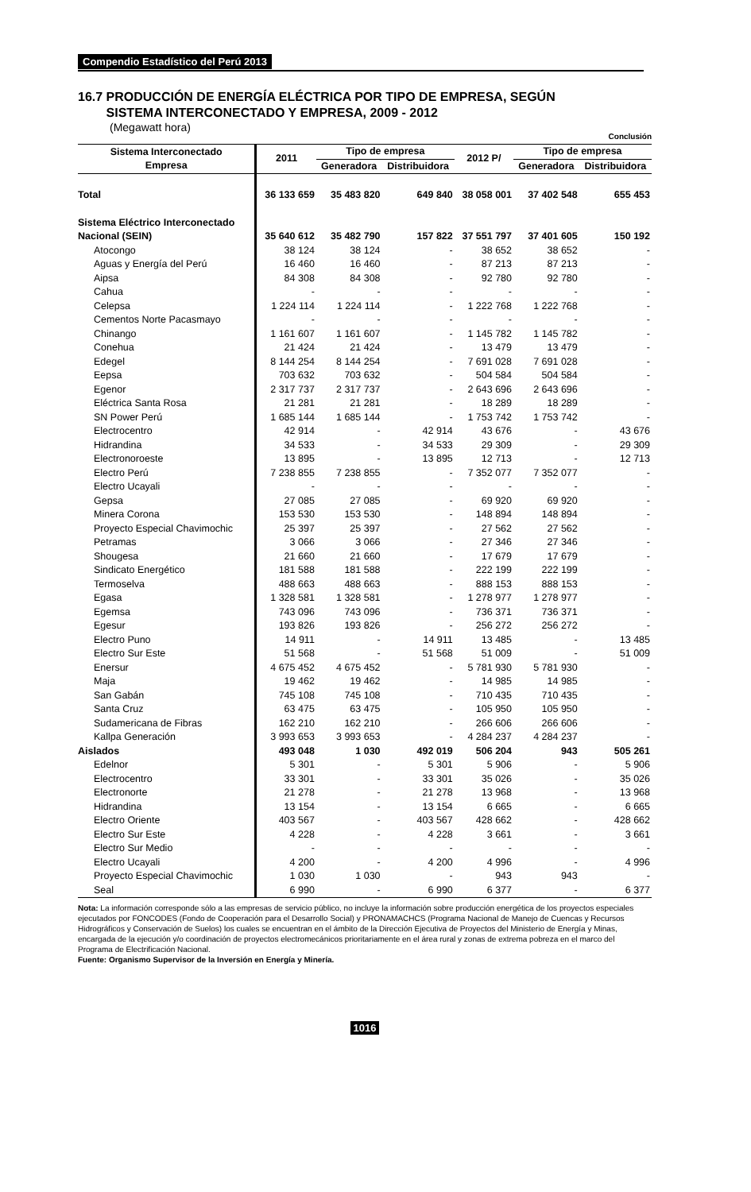Compendio Estadístico del Perú 2013
16.7 PRODUCCIÓN DE ENERGÍA ELÉCTRICA POR TIPO DE EMPRESA, SEGÚN
SISTEMA INTERCONECTADO Y EMPRESA, 2009 - 2012
(Megawatt hora)
Conclusión
| Sistema Interconectado Empresa | 2011 | Tipo de empresa | | 2012 P/ | Tipo de empresa | |
| --- | --- | --- | --- | --- | --- | --- |
| | | Generadora | Distribuidora | | Generadora | Distribuidora |
| Total | 36 133 659 | 35 483 820 | 649 840 | 38 058 001 | 37 402 548 | 655 453 |
| Sistema Eléctrico Interconectado Nacional (SEIN) | 35 640 612 | 35 482 790 | 157 822 | 37 551 797 | 37 401 605 | 150 192 |
| Atocongo | 38 124 | 38 124 | - | 38 652 | 38 652 | - |
| Aguas y Energía del Perú | 16 460 | 16 460 | - | 87 213 | 87 213 | - |
| Aipsa | 84 308 | 84 308 | - | 92 780 | 92 780 | - |
| Cahua | - | - | - | - | - | - |
| Celepsa | 1 224 114 | 1 224 114 | - | 1 222 768 | 1 222 768 | - |
| Cementos Norte Pacasmayo | - | - | - | - | - | - |
| Chinango | 1 161 607 | 1 161 607 | - | 1 145 782 | 1 145 782 | - |
| Conehua | 21 424 | 21 424 | - | 13 479 | 13 479 | - |
| Edegel | 8 144 254 | 8 144 254 | - | 7 691 028 | 7 691 028 | - |
| Eepsa | 703 632 | 703 632 | - | 504 584 | 504 584 | - |
| Egenor | 2 317 737 | 2 317 737 | - | 2 643 696 | 2 643 696 | - |
| Eléctrica Santa Rosa | 21 281 | 21 281 | - | 18 289 | 18 289 | - |
| SN Power Perú | 1 685 144 | 1 685 144 | - | 1 753 742 | 1 753 742 | - |
| Electrocentro | 42 914 | - | 42 914 | 43 676 | - | 43 676 |
| Hidrandina | 34 533 | - | 34 533 | 29 309 | - | 29 309 |
| Electronoroeste | 13 895 | - | 13 895 | 12 713 | - | 12 713 |
| Electro Perú | 7 238 855 | 7 238 855 | - | 7 352 077 | 7 352 077 | - |
| Electro Ucayali | - | - | - | - | - | - |
| Gepsa | 27 085 | 27 085 | - | 69 920 | 69 920 | - |
| Minera Corona | 153 530 | 153 530 | - | 148 894 | 148 894 | - |
| Proyecto Especial Chavimochic | 25 397 | 25 397 | - | 27 562 | 27 562 | - |
| Petramas | 3 066 | 3 066 | - | 27 346 | 27 346 | - |
| Shougesa | 21 660 | 21 660 | - | 17 679 | 17 679 | - |
| Sindicato Energético | 181 588 | 181 588 | - | 222 199 | 222 199 | - |
| Termoselva | 488 663 | 488 663 | - | 888 153 | 888 153 | - |
| Egasa | 1 328 581 | 1 328 581 | - | 1 278 977 | 1 278 977 | - |
| Egemsa | 743 096 | 743 096 | - | 736 371 | 736 371 | - |
| Egesur | 193 826 | 193 826 | - | 256 272 | 256 272 | - |
| Electro Puno | 14 911 | - | 14 911 | 13 485 | - | 13 485 |
| Electro Sur Este | 51 568 | - | 51 568 | 51 009 | - | 51 009 |
| Enersur | 4 675 452 | 4 675 452 | - | 5 781 930 | 5 781 930 | - |
| Maja | 19 462 | 19 462 | - | 14 985 | 14 985 | - |
| San Gabán | 745 108 | 745 108 | - | 710 435 | 710 435 | - |
| Santa Cruz | 63 475 | 63 475 | - | 105 950 | 105 950 | - |
| Sudamericana de Fibras | 162 210 | 162 210 | - | 266 606 | 266 606 | - |
| Kallpa Generación | 3 993 653 | 3 993 653 | - | 4 284 237 | 4 284 237 | - |
| Aislados | 493 048 | 1 030 | 492 019 | 506 204 | 943 | 505 261 |
| Edelnor | 5 301 | - | 5 301 | 5 906 | - | 5 906 |
| Electrocentro | 33 301 | - | 33 301 | 35 026 | - | 35 026 |
| Electronorte | 21 278 | - | 21 278 | 13 968 | - | 13 968 |
| Hidrandina | 13 154 | - | 13 154 | 6 665 | - | 6 665 |
| Electro Oriente | 403 567 | - | 403 567 | 428 662 | - | 428 662 |
| Electro Sur Este | 4 228 | - | 4 228 | 3 661 | - | 3 661 |
| Electro Sur Medio | - | - | - | - | - | - |
| Electro Ucayali | 4 200 | - | 4 200 | 4 996 | - | 4 996 |
| Proyecto Especial Chavimochic | 1 030 | 1 030 | - | 943 | 943 | - |
| Seal | 6 990 | - | 6 990 | 6 377 | - | 6 377 |
Nota: La información corresponde sólo a las empresas de servicio público, no incluye la información sobre producción energética de los proyectos especiales ejecutados por FONCODES (Fondo de Cooperación para el Desarrollo Social) y PRONAMACHCS (Programa Nacional de Manejo de Cuencas y Recursos Hidrográficos y Conservación de Suelos) los cuales se encuentran en el ámbito de la Dirección Ejecutiva de Proyectos del Ministerio de Energía y Minas, encargada de la ejecución y/o coordinación de proyectos electromecánicos prioritariamente en el área rural y zonas de extrema pobreza en el marco del Programa de Electrificación Nacional.
Fuente: Organismo Supervisor de la Inversión en Energía y Minería.
1016